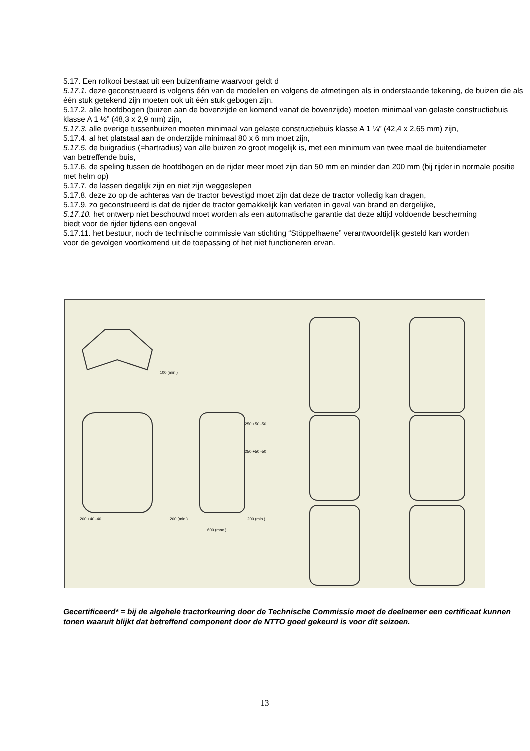5.17. Een rolkooi bestaat uit een buizenframe waarvoor geldt d
5.17.1. deze geconstrueerd is volgens één van de modellen en volgens de afmetingen als in onderstaande tekening, de buizen die als één stuk getekend zijn moeten ook uit één stuk gebogen zijn.
5.17.2. alle hoofdbogen (buizen aan de bovenzijde en komend vanaf de bovenzijde) moeten minimaal van gelaste constructiebuis klasse A 1 ½” (48,3 x 2,9 mm) zijn,
5.17.3. alle overige tussenbuizen moeten minimaal van gelaste constructiebuis klasse A 1 ¼” (42,4 x 2,65 mm) zijn,
5.17.4. al het platstaal aan de onderzijde minimaal 80 x 6 mm moet zijn,
5.17.5. de buigradius (=hartradius) van alle buizen zo groot mogelijk is, met een minimum van twee maal de buitendiameter
van betreffende buis,
5.17.6. de speling tussen de hoofdbogen en de rijder meer moet zijn dan 50 mm en minder dan 200 mm (bij rijder in normale positie met helm op)
5.17.7. de lassen degelijk zijn en niet zijn weggeslepen
5.17.8. deze zo op de achteras van de tractor bevestigd moet zijn dat deze de tractor volledig kan dragen,
5.17.9. zo geconstrueerd is dat de rijder de tractor gemakkelijk kan verlaten in geval van brand en dergelijke,
5.17.10. het ontwerp niet beschouwd moet worden als een automatische garantie dat deze altijd voldoende bescherming
biedt voor de rijder tijdens een ongeval
5.17.11. het bestuur, noch de technische commissie van stichting “Stöppelhaene” verantwoordelijk gesteld kan worden
voor de gevolgen voortkomend uit de toepassing of het niet functioneren ervan.
100 (min.)
200 +40 -40
250 +50 -50
250 +50 -50
200 (min.)
200 (min.)
600 (max.)
Gecertificeerd* = bij de algehele tractorkeuring door de Technische Commissie moet de deelnemer een certificaat kunnen tonen waaruit blijkt dat betreffend component door de NTTO goed gekeurd is voor dit seizoen.
13